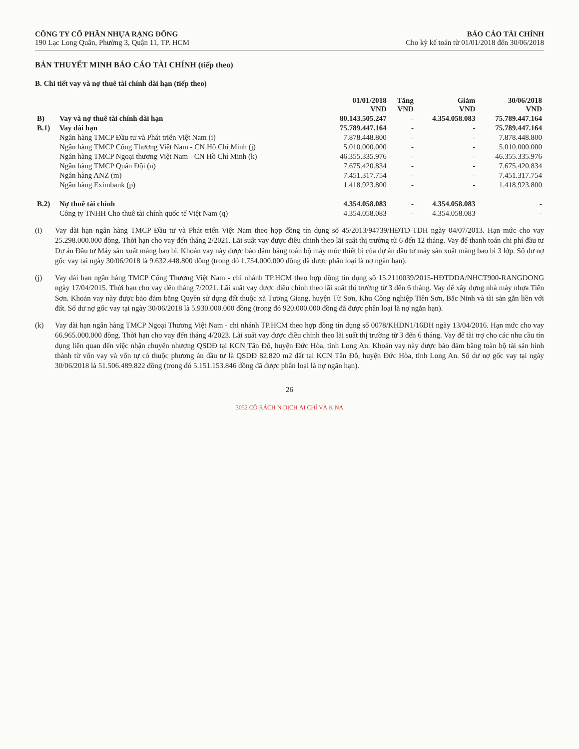CÔNG TY CỔ PHẦN NHỰA RẠNG ĐÔNG
190 Lạc Long Quân, Phường 3, Quận 11, TP. HCM
BÁO CÁO TÀI CHÍNH
Cho kỳ kế toán từ 01/01/2018 đến 30/06/2018
BẢN THUYẾT MINH BÁO CÁO TÀI CHÍNH (tiếp theo)
B. Chi tiết vay và nợ thuê tài chính dài hạn (tiếp theo)
| | | 01/01/2018 VND | Tăng VND | Giảm VND | 30/06/2018 VND |
| B) | Vay và nợ thuê tài chính dài hạn | 80.143.505.247 | - | 4.354.058.083 | 75.789.447.164 |
| B.1) | Vay dài hạn | 75.789.447.164 | - | - | 75.789.447.164 |
| | Ngân hàng TMCP Đầu tư và Phát triển Việt Nam (i) | 7.878.448.800 | - | - | 7.878.448.800 |
| | Ngân hàng TMCP Công Thương Việt Nam - CN Hồ Chí Minh (j) | 5.010.000.000 | - | - | 5.010.000.000 |
| | Ngân hàng TMCP Ngoại thương Việt Nam - CN Hồ Chí Minh (k) | 46.355.335.976 | - | - | 46.355.335.976 |
| | Ngân hàng TMCP Quân Đội (n) | 7.675.420.834 | - | - | 7.675.420.834 |
| | Ngân hàng ANZ (m) | 7.451.317.754 | - | - | 7.451.317.754 |
| | Ngân hàng Eximbank (p) | 1.418.923.800 | - | - | 1.418.923.800 |
| B.2) | Nợ thuê tài chính | 4.354.058.083 | - | 4.354.058.083 | - |
| | Công ty TNHH Cho thuê tài chính quốc tế Việt Nam (q) | 4.354.058.083 | - | 4.354.058.083 | - |
(i) Vay dài hạn ngân hàng TMCP Đầu tư và Phát triển Việt Nam theo hợp đồng tín dụng số 45/2013/94739/HĐTD-TDH ngày 04/07/2013. Hạn mức cho vay 25.298.000.000 đồng. Thời hạn cho vay đến tháng 2/2021. Lãi suất vay được điều chỉnh theo lãi suất thị trường từ 6 đến 12 tháng. Vay để thanh toán chi phí đầu tư Dự án Đầu tư Máy sản xuất màng bao bì. Khoản vay này được bảo đảm bằng toàn bộ máy móc thiết bị của dự án đầu tư máy sản xuất màng bao bì 3 lớp. Số dư nợ gốc vay tại ngày 30/06/2018 là 9.632.448.800 đồng (trong đó 1.754.000.000 đồng đã được phân loại là nợ ngắn hạn).
(j) Vay dài hạn ngân hàng TMCP Công Thương Việt Nam - chi nhánh TP.HCM theo hợp đồng tín dụng số 15.2110039/2015-HĐTDDA/NHCT900-RANGDONG ngày 17/04/2015. Thời hạn cho vay đến tháng 7/2021. Lãi suất vay được điều chỉnh theo lãi suất thị trường từ 3 đến 6 tháng. Vay để xây dựng nhà máy nhựa Tiên Sơn. Khoản vay này được bảo đảm bằng Quyền sử dụng đất thuộc xã Tương Giang, huyện Từ Sơn, Khu Công nghiệp Tiên Sơn, Bắc Ninh và tài sản gắn liền với đất. Số dư nợ gốc vay tại ngày 30/06/2018 là 5.930.000.000 đồng (trong đó 920.000.000 đồng đã được phân loại là nợ ngắn hạn).
(k) Vay dài hạn ngân hàng TMCP Ngoại Thương Việt Nam - chi nhánh TP.HCM theo hợp đồng tín dụng số 0078/KHDN1/16DH ngày 13/04/2016. Hạn mức cho vay 66.965.000.000 đồng. Thời hạn cho vay đến tháng 4/2023. Lãi suất vay được điều chỉnh theo lãi suất thị trường từ 3 đến 6 tháng. Vay để tài trợ cho các nhu cầu tín dụng liên quan đến việc nhận chuyển nhượng QSDĐ tại KCN Tân Đô, huyện Đức Hòa, tỉnh Long An. Khoản vay này được bảo đảm bằng toàn bộ tài sản hình thành từ vốn vay và vốn tự có thuộc phương án đầu tư là QSDĐ 82.820 m2 đất tại KCN Tân Đô, huyện Đức Hòa, tỉnh Long An. Số dư nợ gốc vay tại ngày 30/06/2018 là 51.506.489.822 đồng (trong đó 5.151.153.846 đồng đã được phân loại là nợ ngắn hạn).
26
3052 CÔ RÁCH N DỊCH ÀI CHÍ VÀ K NA